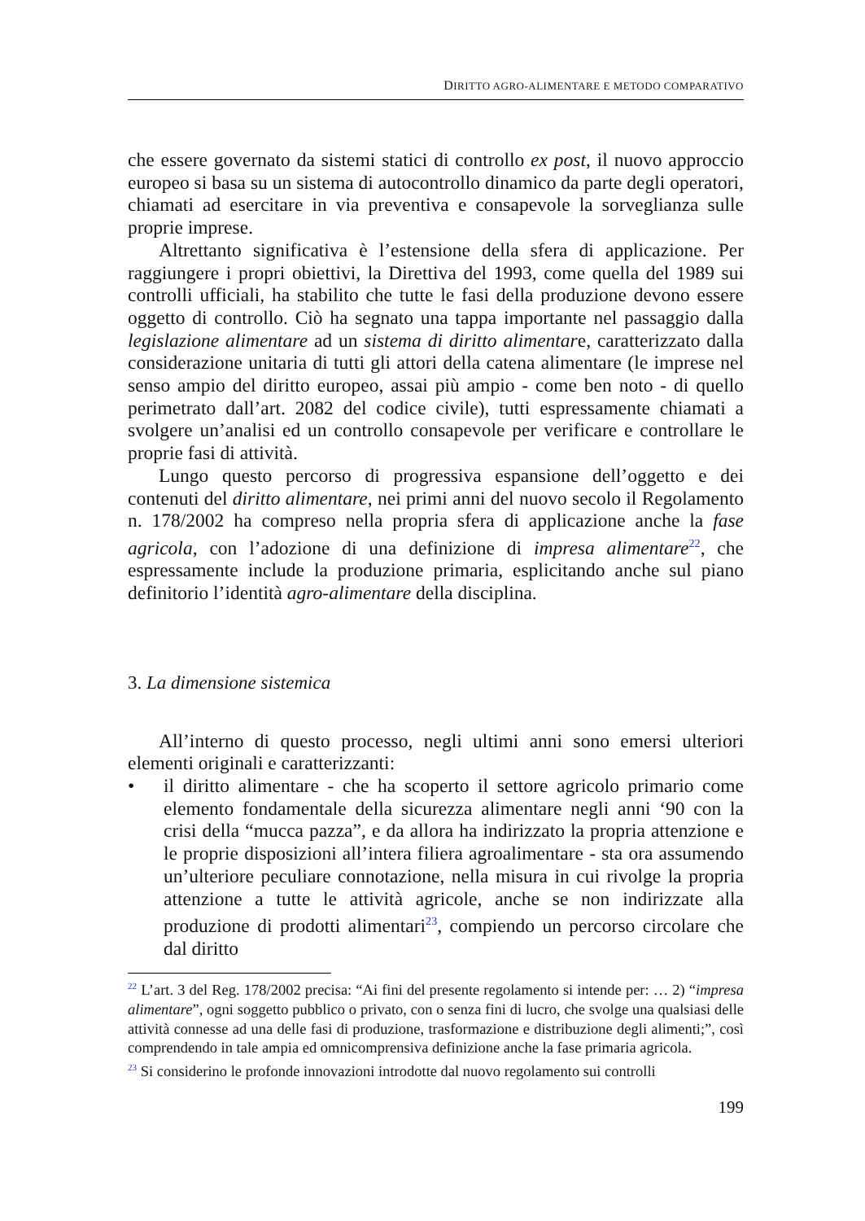DIRITTO AGRO-ALIMENTARE E METODO COMPARATIVO
che essere governato da sistemi statici di controllo ex post, il nuovo approccio europeo si basa su un sistema di autocontrollo dinamico da parte degli operatori, chiamati ad esercitare in via preventiva e consapevole la sorveglianza sulle proprie imprese.
Altrettanto significativa è l’estensione della sfera di applicazione. Per raggiungere i propri obiettivi, la Direttiva del 1993, come quella del 1989 sui controlli ufficiali, ha stabilito che tutte le fasi della produzione devono essere oggetto di controllo. Ciò ha segnato una tappa importante nel passaggio dalla legislazione alimentare ad un sistema di diritto alimentare, caratterizzato dalla considerazione unitaria di tutti gli attori della catena alimentare (le imprese nel senso ampio del diritto europeo, assai più ampio - come ben noto - di quello perimetrato dall’art. 2082 del codice civile), tutti espressamente chiamati a svolgere un’analisi ed un controllo consapevole per verificare e controllare le proprie fasi di attività.
Lungo questo percorso di progressiva espansione dell’oggetto e dei contenuti del diritto alimentare, nei primi anni del nuovo secolo il Regolamento n. 178/2002 ha compreso nella propria sfera di applicazione anche la fase agricola, con l’adozione di una definizione di impresa alimentare<sup>22</sup>, che espressamente include la produzione primaria, esplicitando anche sul piano definitorio l’identità agro-alimentare della disciplina.
3. La dimensione sistemica
All’interno di questo processo, negli ultimi anni sono emersi ulteriori elementi originali e caratterizzanti:
• il diritto alimentare - che ha scoperto il settore agricolo primario come elemento fondamentale della sicurezza alimentare negli anni ‘90 con la crisi della “mucca pazza”, e da allora ha indirizzato la propria attenzione e le proprie disposizioni all’intera filiera agroalimentare - sta ora assumendo un’ulteriore peculiare connotazione, nella misura in cui rivolge la propria attenzione a tutte le attività agricole, anche se non indirizzate alla produzione di prodotti alimentari<sup>23</sup>, compiendo un percorso circolare che dal diritto
<sup>22</sup> L’art. 3 del Reg. 178/2002 precisa: “Ai fini del presente regolamento si intende per: … 2) “impresa alimentare”, ogni soggetto pubblico o privato, con o senza fini di lucro, che svolge una qualsiasi delle attività connesse ad una delle fasi di produzione, trasformazione e distribuzione degli alimenti;”, così comprendendo in tale ampia ed omnicomprensiva definizione anche la fase primaria agricola.
<sup>23</sup> Si considerino le profonde innovazioni introdotte dal nuovo regolamento sui controlli
199